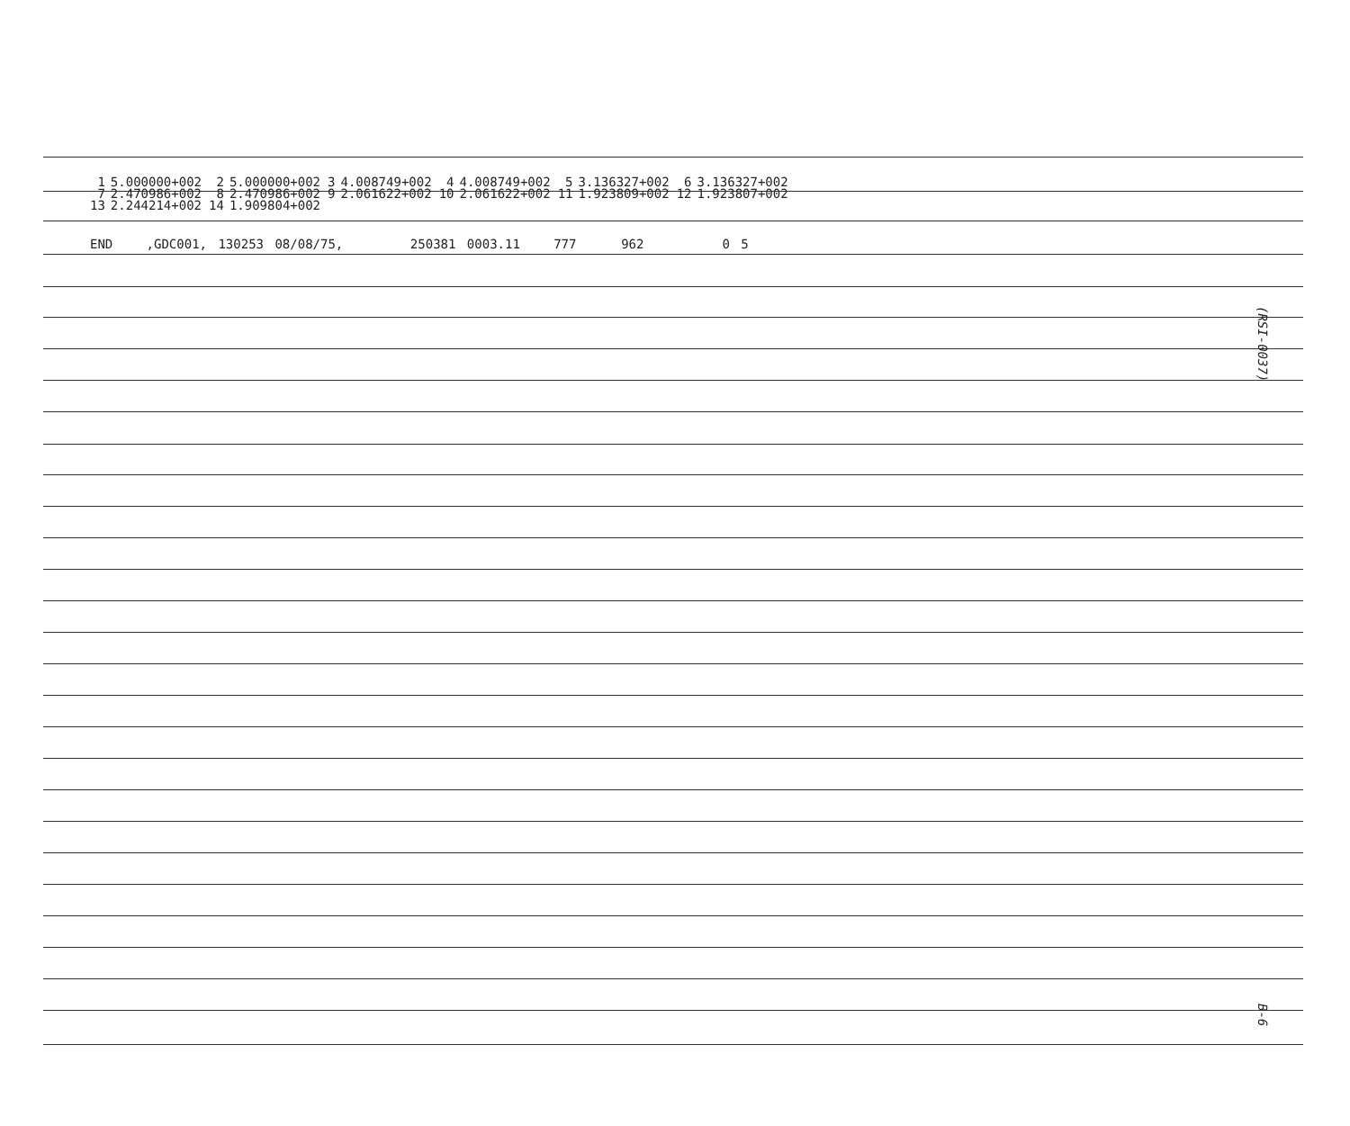| 1 | 5.000000+002 | 2 | 5.000000+002 | 3 | 4.008749+002 | 4 | 4.008749+002 | 5 | 3.136327+002 | 6 | 3.136327+002 |
| 7 | 2.470986+002 | 8 | 2.470986+002 | 9 | 2.061622+002 | 10 | 2.061622+002 | 11 | 1.923809+002 | 12 | 1.923807+002 |
| 13 | 2.244214+002 | 14 | 1.909804+002 | | | | | | | | |
END ,GDC001, 130253 08/08/75, 250381 0003.11 777 962 0 5
(RSI-0037)
B-6